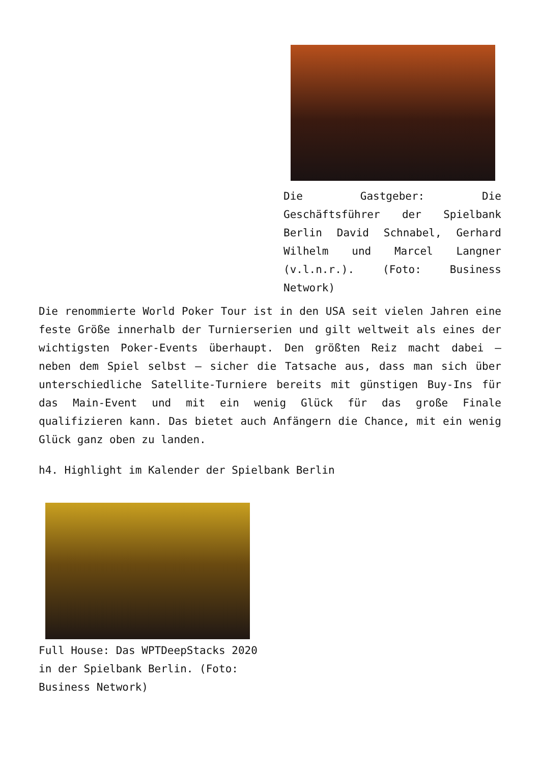Die Gastgeber: Die Geschäftsführer der Spielbank Berlin David Schnabel, Gerhard Wilhelm und Marcel Langner (v.l.n.r.). (Foto: Business Network)
Die renommierte World Poker Tour ist in den USA seit vielen Jahren eine feste Größe innerhalb der Turnierserien und gilt weltweit als eines der wichtigsten Poker-Events überhaupt. Den größten Reiz macht dabei – neben dem Spiel selbst – sicher die Tatsache aus, dass man sich über unterschiedliche Satellite-Turniere bereits mit günstigen Buy-Ins für das Main-Event und mit ein wenig Glück für das große Finale qualifizieren kann. Das bietet auch Anfängern die Chance, mit ein wenig Glück ganz oben zu landen.
h4. Highlight im Kalender der Spielbank Berlin
Full House: Das WPTDeepStacks 2020 in der Spielbank Berlin. (Foto: Business Network)